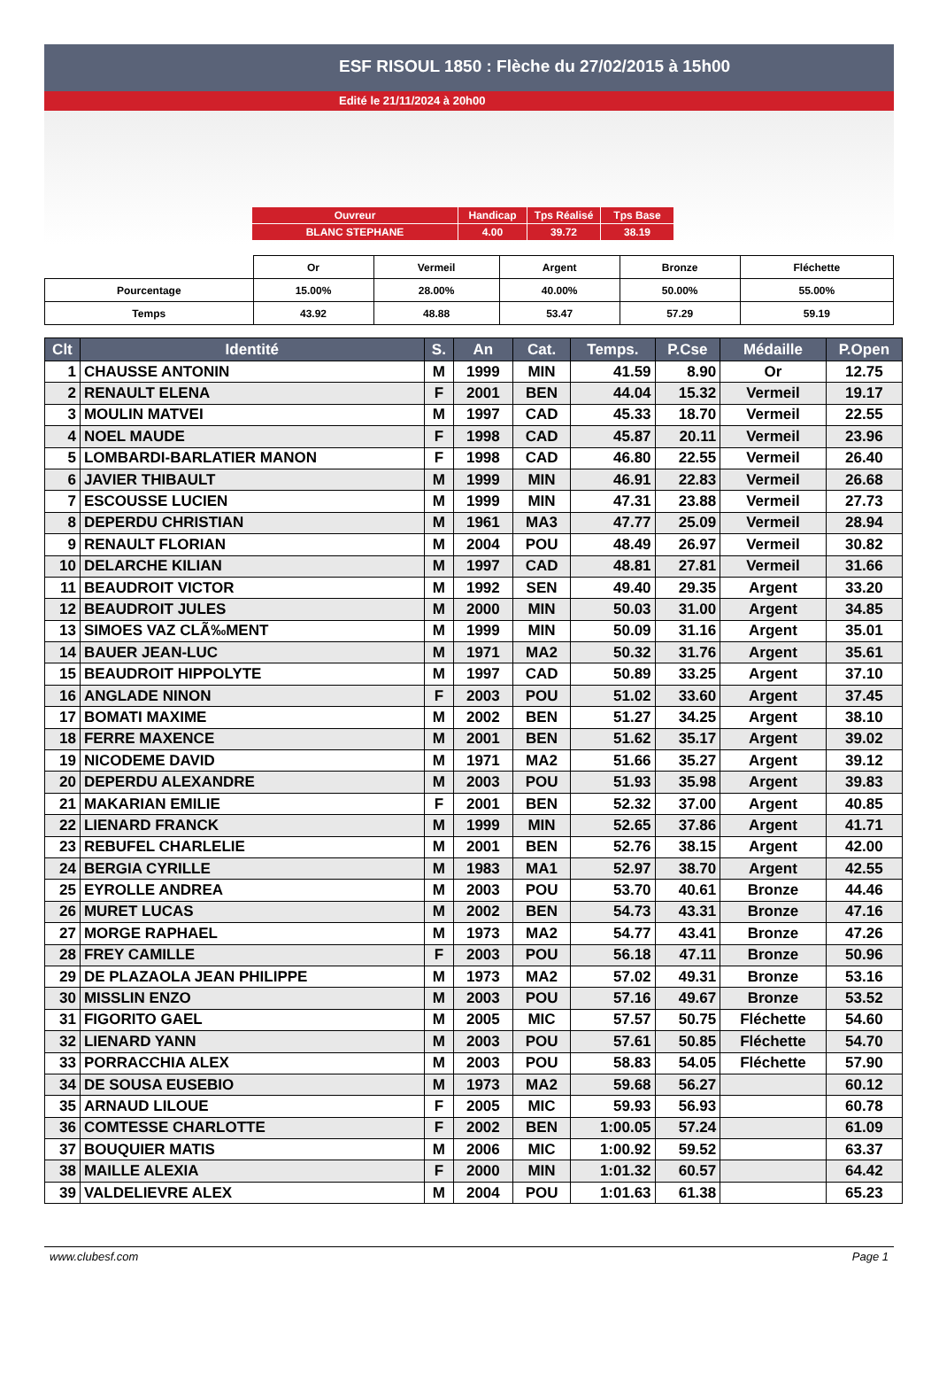ESF RISOUL 1850 : Flèche du 27/02/2015 à 15h00
Edité le 21/11/2024 à 20h00
| Ouvreur | Handicap | Tps Réalisé | Tps Base |
| BLANC STEPHANE | 4.00 | 39.72 | 38.19 |
| | Or | Vermeil | Argent | Bronze | Fléchette |
| Pourcentage | 15.00% | 28.00% | 40.00% | 50.00% | 55.00% |
| Temps | 43.92 | 48.88 | 53.47 | 57.29 | 59.19 |
| Clt | Identité | S. | An | Cat. | Temps. | P.Cse | Médaille | P.Open |
| --- | --- | --- | --- | --- | --- | --- | --- | --- |
| 1 | CHAUSSE ANTONIN | M | 1999 | MIN | 41.59 | 8.90 | Or | 12.75 |
| 2 | RENAULT ELENA | F | 2001 | BEN | 44.04 | 15.32 | Vermeil | 19.17 |
| 3 | MOULIN MATVEI | M | 1997 | CAD | 45.33 | 18.70 | Vermeil | 22.55 |
| 4 | NOEL MAUDE | F | 1998 | CAD | 45.87 | 20.11 | Vermeil | 23.96 |
| 5 | LOMBARDI-BARLATIER MANON | F | 1998 | CAD | 46.80 | 22.55 | Vermeil | 26.40 |
| 6 | JAVIER THIBAULT | M | 1999 | MIN | 46.91 | 22.83 | Vermeil | 26.68 |
| 7 | ESCOUSSE LUCIEN | M | 1999 | MIN | 47.31 | 23.88 | Vermeil | 27.73 |
| 8 | DEPERDU CHRISTIAN | M | 1961 | MA3 | 47.77 | 25.09 | Vermeil | 28.94 |
| 9 | RENAULT FLORIAN | M | 2004 | POU | 48.49 | 26.97 | Vermeil | 30.82 |
| 10 | DELARCHE KILIAN | M | 1997 | CAD | 48.81 | 27.81 | Vermeil | 31.66 |
| 11 | BEAUDROIT VICTOR | M | 1992 | SEN | 49.40 | 29.35 | Argent | 33.20 |
| 12 | BEAUDROIT JULES | M | 2000 | MIN | 50.03 | 31.00 | Argent | 34.85 |
| 13 | SIMOES VAZ CLÃ‰MENT | M | 1999 | MIN | 50.09 | 31.16 | Argent | 35.01 |
| 14 | BAUER JEAN-LUC | M | 1971 | MA2 | 50.32 | 31.76 | Argent | 35.61 |
| 15 | BEAUDROIT HIPPOLYTE | M | 1997 | CAD | 50.89 | 33.25 | Argent | 37.10 |
| 16 | ANGLADE NINON | F | 2003 | POU | 51.02 | 33.60 | Argent | 37.45 |
| 17 | BOMATI MAXIME | M | 2002 | BEN | 51.27 | 34.25 | Argent | 38.10 |
| 18 | FERRE MAXENCE | M | 2001 | BEN | 51.62 | 35.17 | Argent | 39.02 |
| 19 | NICODEME DAVID | M | 1971 | MA2 | 51.66 | 35.27 | Argent | 39.12 |
| 20 | DEPERDU ALEXANDRE | M | 2003 | POU | 51.93 | 35.98 | Argent | 39.83 |
| 21 | MAKARIAN EMILIE | F | 2001 | BEN | 52.32 | 37.00 | Argent | 40.85 |
| 22 | LIENARD FRANCK | M | 1999 | MIN | 52.65 | 37.86 | Argent | 41.71 |
| 23 | REBUFEL CHARLELIE | M | 2001 | BEN | 52.76 | 38.15 | Argent | 42.00 |
| 24 | BERGIA CYRILLE | M | 1983 | MA1 | 52.97 | 38.70 | Argent | 42.55 |
| 25 | EYROLLE ANDREA | M | 2003 | POU | 53.70 | 40.61 | Bronze | 44.46 |
| 26 | MURET LUCAS | M | 2002 | BEN | 54.73 | 43.31 | Bronze | 47.16 |
| 27 | MORGE RAPHAEL | M | 1973 | MA2 | 54.77 | 43.41 | Bronze | 47.26 |
| 28 | FREY CAMILLE | F | 2003 | POU | 56.18 | 47.11 | Bronze | 50.96 |
| 29 | DE PLAZAOLA JEAN PHILIPPE | M | 1973 | MA2 | 57.02 | 49.31 | Bronze | 53.16 |
| 30 | MISSLIN ENZO | M | 2003 | POU | 57.16 | 49.67 | Bronze | 53.52 |
| 31 | FIGORITO GAEL | M | 2005 | MIC | 57.57 | 50.75 | Fléchette | 54.60 |
| 32 | LIENARD YANN | M | 2003 | POU | 57.61 | 50.85 | Fléchette | 54.70 |
| 33 | PORRACCHIA ALEX | M | 2003 | POU | 58.83 | 54.05 | Fléchette | 57.90 |
| 34 | DE SOUSA EUSEBIO | M | 1973 | MA2 | 59.68 | 56.27 | | 60.12 |
| 35 | ARNAUD LILOUE | F | 2005 | MIC | 59.93 | 56.93 | | 60.78 |
| 36 | COMTESSE CHARLOTTE | F | 2002 | BEN | 1:00.05 | 57.24 | | 61.09 |
| 37 | BOUQUIER MATIS | M | 2006 | MIC | 1:00.92 | 59.52 | | 63.37 |
| 38 | MAILLE ALEXIA | F | 2000 | MIN | 1:01.32 | 60.57 | | 64.42 |
| 39 | VALDELIEVRE ALEX | M | 2004 | POU | 1:01.63 | 61.38 | | 65.23 |
www.clubesf.com Page 1